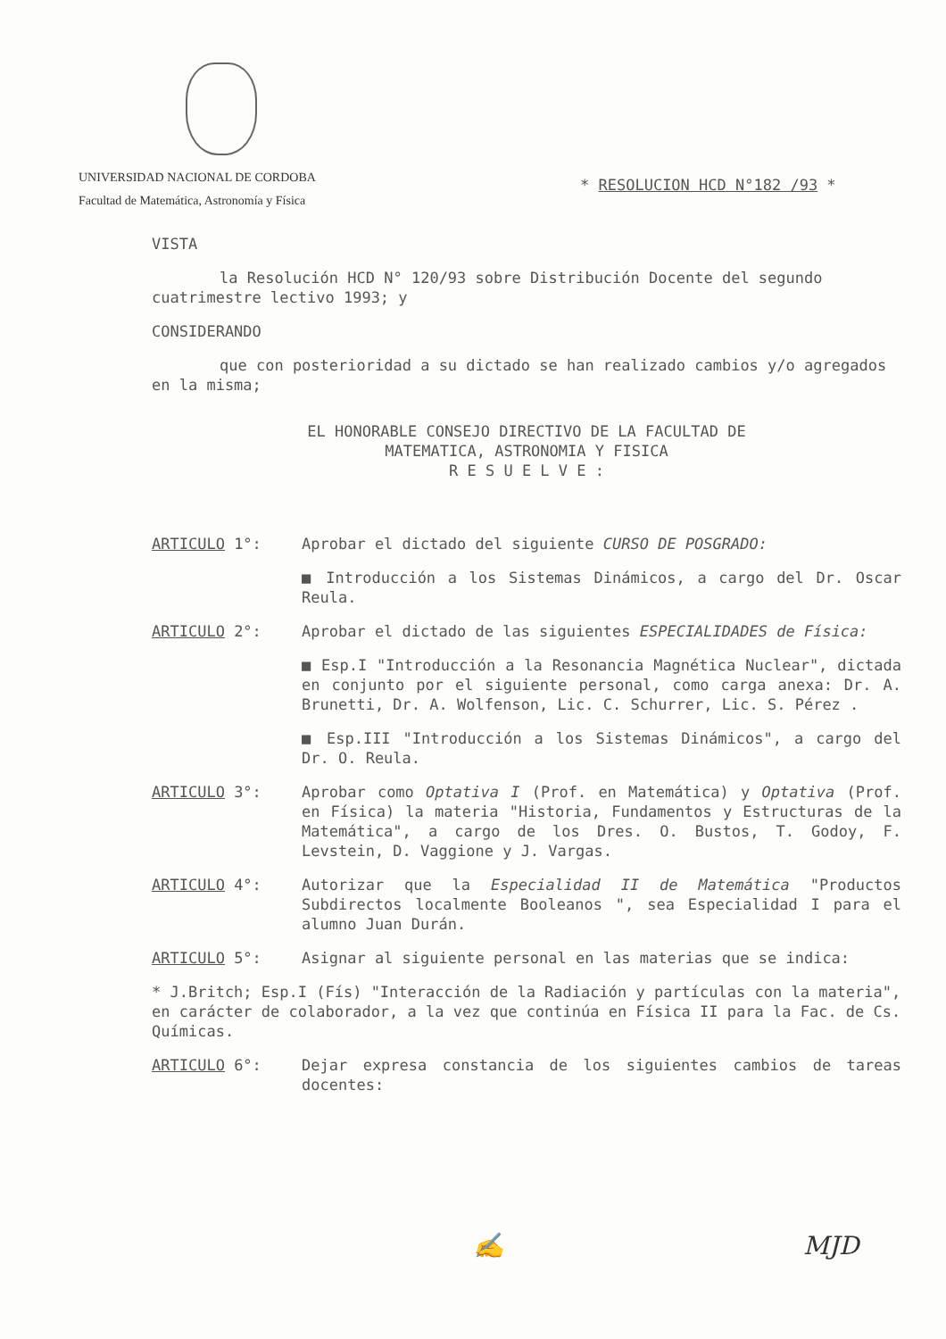UNIVERSIDAD NACIONAL DE CORDOBA
Facultad de Matemática, Astronomía y Física
* RESOLUCION HCD N°182 /93 *
VISTA
la Resolución HCD N° 120/93 sobre Distribución Docente del segundo cuatrimestre lectivo 1993; y
CONSIDERANDO
que con posterioridad a su dictado se han realizado cambios y/o agregados en la misma;
EL HONORABLE CONSEJO DIRECTIVO DE LA FACULTAD DE
MATEMATICA, ASTRONOMIA Y FISICA
R E S U E L V E :
ARTICULO 1°: Aprobar el dictado del siguiente CURSO DE POSGRADO:
■ Introducción a los Sistemas Dinámicos, a cargo del Dr. Oscar Reula.
ARTICULO 2°: Aprobar el dictado de las siguientes ESPECIALIDADES de Física:
■ Esp.I "Introducción a la Resonancia Magnética Nuclear", dictada en conjunto por el siguiente personal, como carga anexa: Dr. A. Brunetti, Dr. A. Wolfenson, Lic. C. Schurrer, Lic. S. Pérez .
■ Esp.III "Introducción a los Sistemas Dinámicos", a cargo del Dr. O. Reula.
ARTICULO 3°: Aprobar como Optativa I (Prof. en Matemática) y Optativa (Prof. en Física) la materia "Historia, Fundamentos y Estructuras de la Matemática", a cargo de los Dres. O. Bustos, T. Godoy, F. Levstein, D. Vaggione y J. Vargas.
ARTICULO 4°: Autorizar que la Especialidad II de Matemática "Productos Subdirectos localmente Booleanos ", sea Especialidad I para el alumno Juan Durán.
ARTICULO 5°: Asignar al siguiente personal en las materias que se indica:
* J.Britch; Esp.I (Fís) "Interacción de la Radiación y partículas con la materia", en carácter de colaborador, a la vez que continúa en Física II para la Fac. de Cs. Químicas.
ARTICULO 6°: Dejar expresa constancia de los siguientes cambios de tareas docentes:
✍ MJD